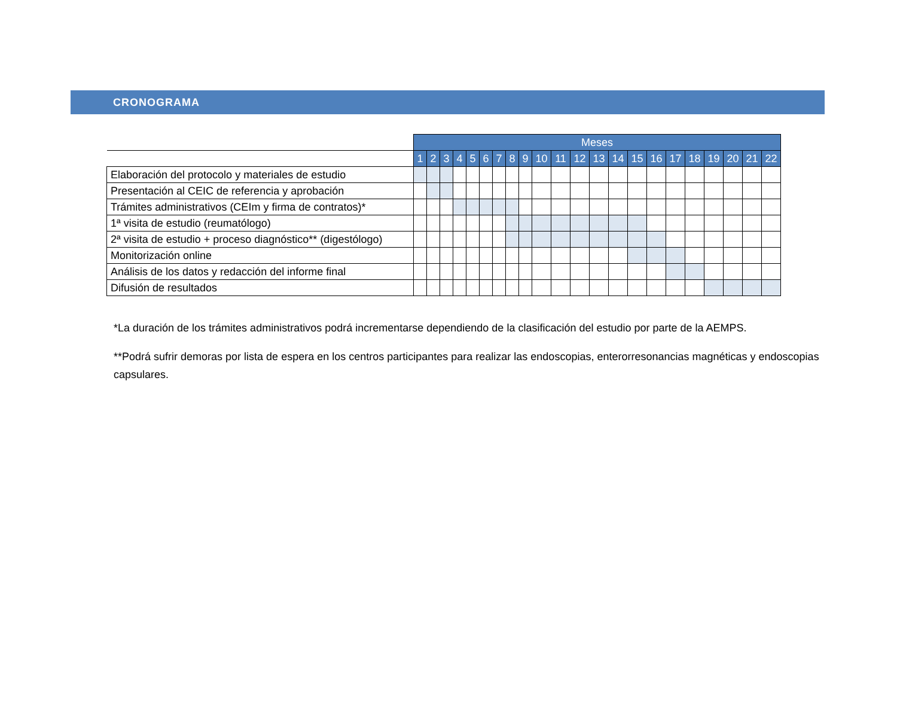CRONOGRAMA
| | Meses | | | | | | | | | | | | | | | | | | | | | |
| | 1 | 2 | 3 | 4 | 5 | 6 | 7 | 8 | 9 | 10 | 11 | 12 | 13 | 14 | 15 | 16 | 17 | 18 | 19 | 20 | 21 | 22 |
| Elaboración del protocolo y materiales de estudio | | | | | | | | | | | | | | | | | | | | | | |
| Presentación al CEIC de referencia y aprobación | | | | | | | | | | | | | | | | | | | | | | |
| Trámites administrativos (CEIm y firma de contratos)* | | | | | | | | | | | | | | | | | | | | | | |
| 1ª visita de estudio (reumatólogo) | | | | | | | | | | | | | | | | | | | | | | |
| 2ª visita de estudio + proceso diagnóstico** (digestólogo) | | | | | | | | | | | | | | | | | | | | | | |
| Monitorización online | | | | | | | | | | | | | | | | | | | | | | |
| Análisis de los datos y redacción del informe final | | | | | | | | | | | | | | | | | | | | | | |
| Difusión de resultados | | | | | | | | | | | | | | | | | | | | | | |
*La duración de los trámites administrativos podrá incrementarse dependiendo de la clasificación del estudio por parte de la AEMPS.
**Podrá sufrir demoras por lista de espera en los centros participantes para realizar las endoscopias, enterorresonancias magnéticas y endoscopias capsulares.